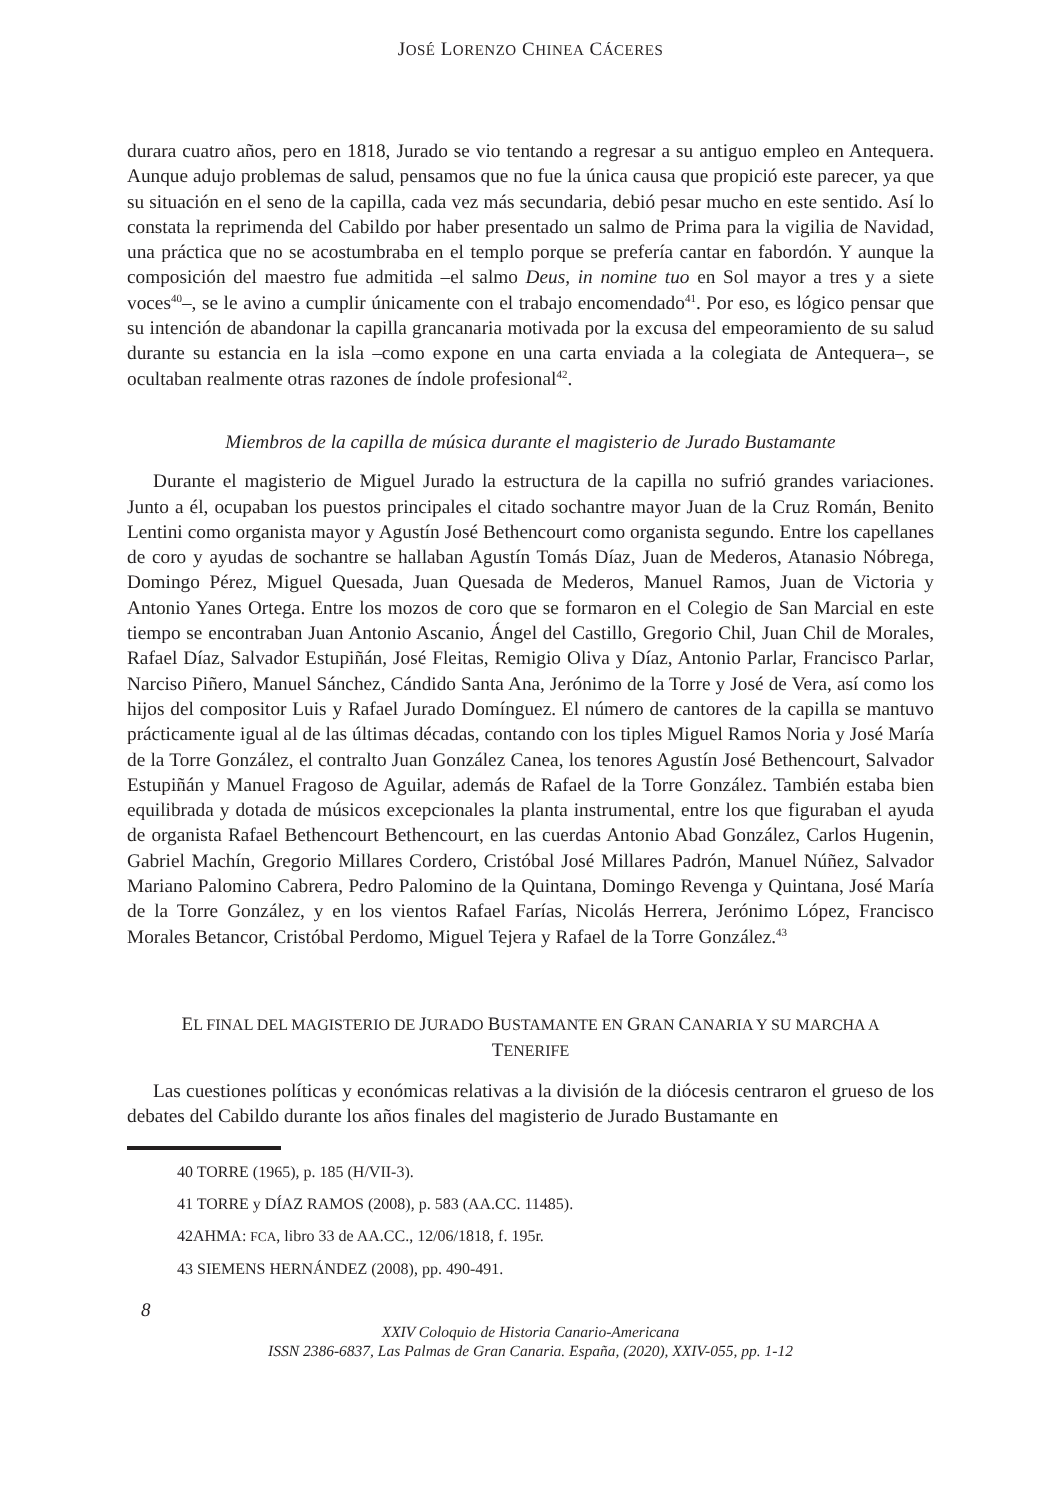JOSÉ LORENZO CHINEA CÁCERES
durara cuatro años, pero en 1818, Jurado se vio tentando a regresar a su antiguo empleo en Antequera. Aunque adujo problemas de salud, pensamos que no fue la única causa que propició este parecer, ya que su situación en el seno de la capilla, cada vez más secundaria, debió pesar mucho en este sentido. Así lo constata la reprimenda del Cabildo por haber presentado un salmo de Prima para la vigilia de Navidad, una práctica que no se acostumbraba en el templo porque se prefería cantar en fabordón. Y aunque la composición del maestro fue admitida –el salmo Deus, in nomine tuo en Sol mayor a tres y a siete voces<sup>40</sup>–, se le avino a cumplir únicamente con el trabajo encomendado<sup>41</sup>. Por eso, es lógico pensar que su intención de abandonar la capilla grancanaria motivada por la excusa del empeoramiento de su salud durante su estancia en la isla –como expone en una carta enviada a la colegiata de Antequera–, se ocultaban realmente otras razones de índole profesional<sup>42</sup>.
Miembros de la capilla de música durante el magisterio de Jurado Bustamante
Durante el magisterio de Miguel Jurado la estructura de la capilla no sufrió grandes variaciones. Junto a él, ocupaban los puestos principales el citado sochantre mayor Juan de la Cruz Román, Benito Lentini como organista mayor y Agustín José Bethencourt como organista segundo. Entre los capellanes de coro y ayudas de sochantre se hallaban Agustín Tomás Díaz, Juan de Mederos, Atanasio Nóbrega, Domingo Pérez, Miguel Quesada, Juan Quesada de Mederos, Manuel Ramos, Juan de Victoria y Antonio Yanes Ortega. Entre los mozos de coro que se formaron en el Colegio de San Marcial en este tiempo se encontraban Juan Antonio Ascanio, Ángel del Castillo, Gregorio Chil, Juan Chil de Morales, Rafael Díaz, Salvador Estupiñán, José Fleitas, Remigio Oliva y Díaz, Antonio Parlar, Francisco Parlar, Narciso Piñero, Manuel Sánchez, Cándido Santa Ana, Jerónimo de la Torre y José de Vera, así como los hijos del compositor Luis y Rafael Jurado Domínguez. El número de cantores de la capilla se mantuvo prácticamente igual al de las últimas décadas, contando con los tiples Miguel Ramos Noria y José María de la Torre González, el contralto Juan González Canea, los tenores Agustín José Bethencourt, Salvador Estupiñán y Manuel Fragoso de Aguilar, además de Rafael de la Torre González. También estaba bien equilibrada y dotada de músicos excepcionales la planta instrumental, entre los que figuraban el ayuda de organista Rafael Bethencourt Bethencourt, en las cuerdas Antonio Abad González, Carlos Hugenin, Gabriel Machín, Gregorio Millares Cordero, Cristóbal José Millares Padrón, Manuel Núñez, Salvador Mariano Palomino Cabrera, Pedro Palomino de la Quintana, Domingo Revenga y Quintana, José María de la Torre González, y en los vientos Rafael Farías, Nicolás Herrera, Jerónimo López, Francisco Morales Betancor, Cristóbal Perdomo, Miguel Tejera y Rafael de la Torre González.<sup>43</sup>
EL FINAL DEL MAGISTERIO DE JURADO BUSTAMANTE EN GRAN CANARIA Y SU MARCHA A
TENERIFE
Las cuestiones políticas y económicas relativas a la división de la diócesis centraron el grueso de los debates del Cabildo durante los años finales del magisterio de Jurado Bustamante en
40 TORRE (1965), p. 185 (H/VII-3).
41 TORRE y DÍAZ RAMOS (2008), p. 583 (AA.CC. 11485).
42AHMA: FCA, libro 33 de AA.CC., 12/06/1818, f. 195r.
43 SIEMENS HERNÁNDEZ (2008), pp. 490-491.
8
XXIV Coloquio de Historia Canario-Americana
ISSN 2386-6837, Las Palmas de Gran Canaria. España, (2020), XXIV-055, pp. 1-12